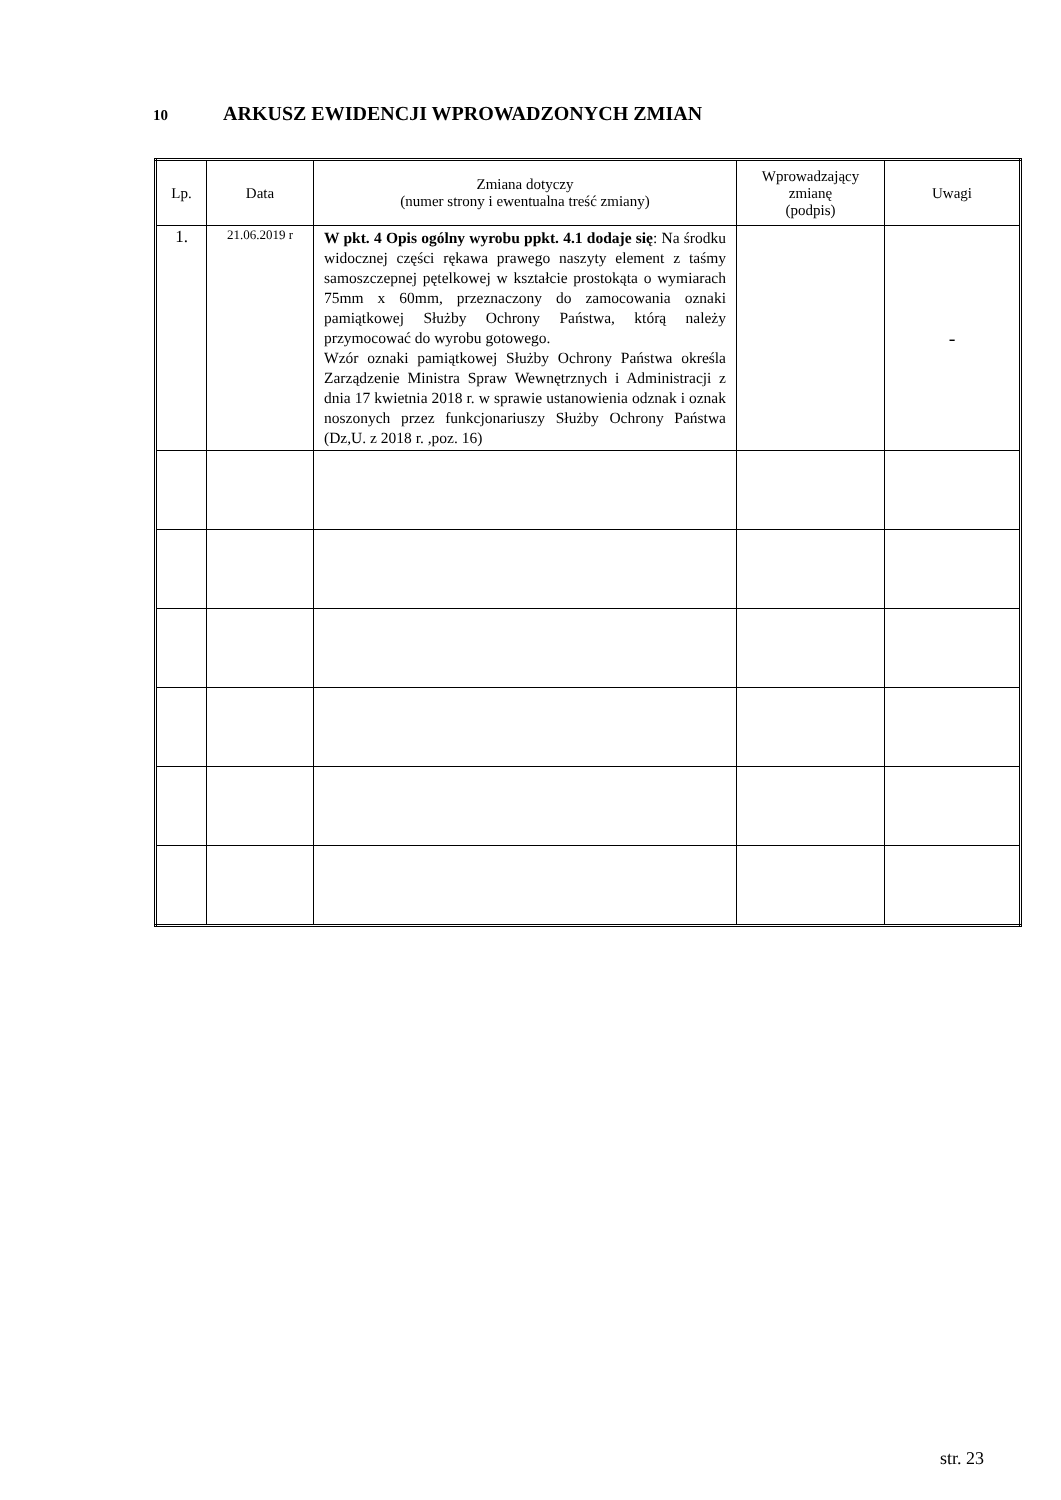10 ARKUSZ EWIDENCJI WPROWADZONYCH ZMIAN
| Lp. | Data | Zmiana dotyczy (numer strony i ewentualna treść zmiany) | Wprowadzający zmianę (podpis) | Uwagi |
| --- | --- | --- | --- | --- |
| 1. | 21.06.2019 r | W pkt. 4 Opis ogólny wyrobu ppkt. 4.1 dodaje się : Na środku widocznej części rękawa prawego naszyty element z taśmy samoszczepnej pętelkowej w kształcie prostokąta o wymiarach 75mm x 60mm, przeznaczony do zamocowania oznaki pamiątkowej Służby Ochrony Państwa, którą należy przymocować do wyrobu gotowego. Wzór oznaki pamiątkowej Służby Ochrony Państwa określa Zarządzenie Ministra Spraw Wewnętrznych i Administracji z dnia 17 kwietnia 2018 r. w sprawie ustanowienia odznak i oznak noszonych przez funkcjonariuszy Służby Ochrony Państwa (Dz,U. z 2018 r. ,poz. 16) | | - |
str. 23